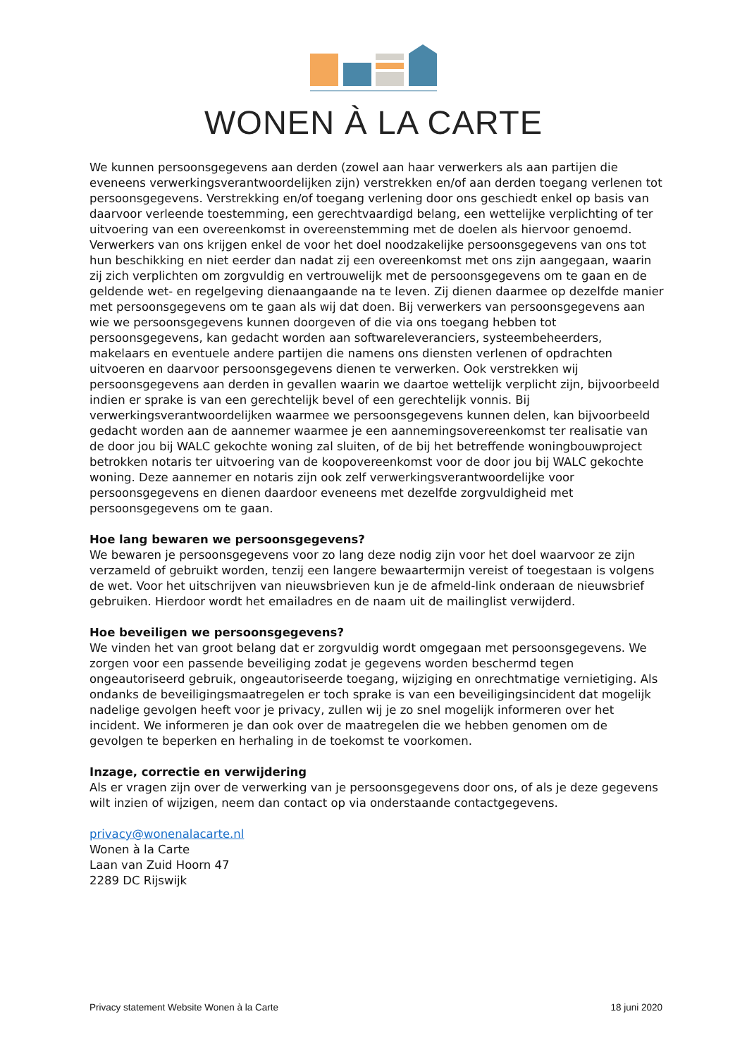WONEN À LA CARTE
We kunnen persoonsgegevens aan derden (zowel aan haar verwerkers als aan partijen die eveneens verwerkingsverantwoordelijken zijn) verstrekken en/of aan derden toegang verlenen tot persoonsgegevens. Verstrekking en/of toegang verlening door ons geschiedt enkel op basis van daarvoor verleende toestemming, een gerechtvaardigd belang, een wettelijke verplichting of ter uitvoering van een overeenkomst in overeenstemming met de doelen als hiervoor genoemd. Verwerkers van ons krijgen enkel de voor het doel noodzakelijke persoonsgegevens van ons tot hun beschikking en niet eerder dan nadat zij een overeenkomst met ons zijn aangegaan, waarin zij zich verplichten om zorgvuldig en vertrouwelijk met de persoonsgegevens om te gaan en de geldende wet- en regelgeving dienaangaande na te leven. Zij dienen daarmee op dezelfde manier met persoonsgegevens om te gaan als wij dat doen. Bij verwerkers van persoonsgegevens aan wie we persoonsgegevens kunnen doorgeven of die via ons toegang hebben tot persoonsgegevens, kan gedacht worden aan softwareleveranciers, systeembeheerders, makelaars en eventuele andere partijen die namens ons diensten verlenen of opdrachten uitvoeren en daarvoor persoonsgegevens dienen te verwerken. Ook verstrekken wij persoonsgegevens aan derden in gevallen waarin we daartoe wettelijk verplicht zijn, bijvoorbeeld indien er sprake is van een gerechtelijk bevel of een gerechtelijk vonnis. Bij verwerkingsverantwoordelijken waarmee we persoonsgegevens kunnen delen, kan bijvoorbeeld gedacht worden aan de aannemer waarmee je een aannemingsovereenkomst ter realisatie van de door jou bij WALC gekochte woning zal sluiten, of de bij het betreffende woningbouwproject betrokken notaris ter uitvoering van de koopovereenkomst voor de door jou bij WALC gekochte woning. Deze aannemer en notaris zijn ook zelf verwerkingsverantwoordelijke voor persoonsgegevens en dienen daardoor eveneens met dezelfde zorgvuldigheid met persoonsgegevens om te gaan.
Hoe lang bewaren we persoonsgegevens?
We bewaren je persoonsgegevens voor zo lang deze nodig zijn voor het doel waarvoor ze zijn verzameld of gebruikt worden, tenzij een langere bewaartermijn vereist of toegestaan is volgens de wet. Voor het uitschrijven van nieuwsbrieven kun je de afmeld-link onderaan de nieuwsbrief gebruiken. Hierdoor wordt het emailadres en de naam uit de mailinglist verwijderd.
Hoe beveiligen we persoonsgegevens?
We vinden het van groot belang dat er zorgvuldig wordt omgegaan met persoonsgegevens. We zorgen voor een passende beveiliging zodat je gegevens worden beschermd tegen ongeautoriseerd gebruik, ongeautoriseerde toegang, wijziging en onrechtmatige vernietiging. Als ondanks de beveiligingsmaatregelen er toch sprake is van een beveiligingsincident dat mogelijk nadelige gevolgen heeft voor je privacy, zullen wij je zo snel mogelijk informeren over het incident. We informeren je dan ook over de maatregelen die we hebben genomen om de gevolgen te beperken en herhaling in de toekomst te voorkomen.
Inzage, correctie en verwijdering
Als er vragen zijn over de verwerking van je persoonsgegevens door ons, of als je deze gegevens wilt inzien of wijzigen, neem dan contact op via onderstaande contactgegevens.
privacy@wonenalacarte.nl
Wonen à la Carte
Laan van Zuid Hoorn 47
2289 DC Rijswijk
Privacy statement Website Wonen à la Carte 18 juni 2020